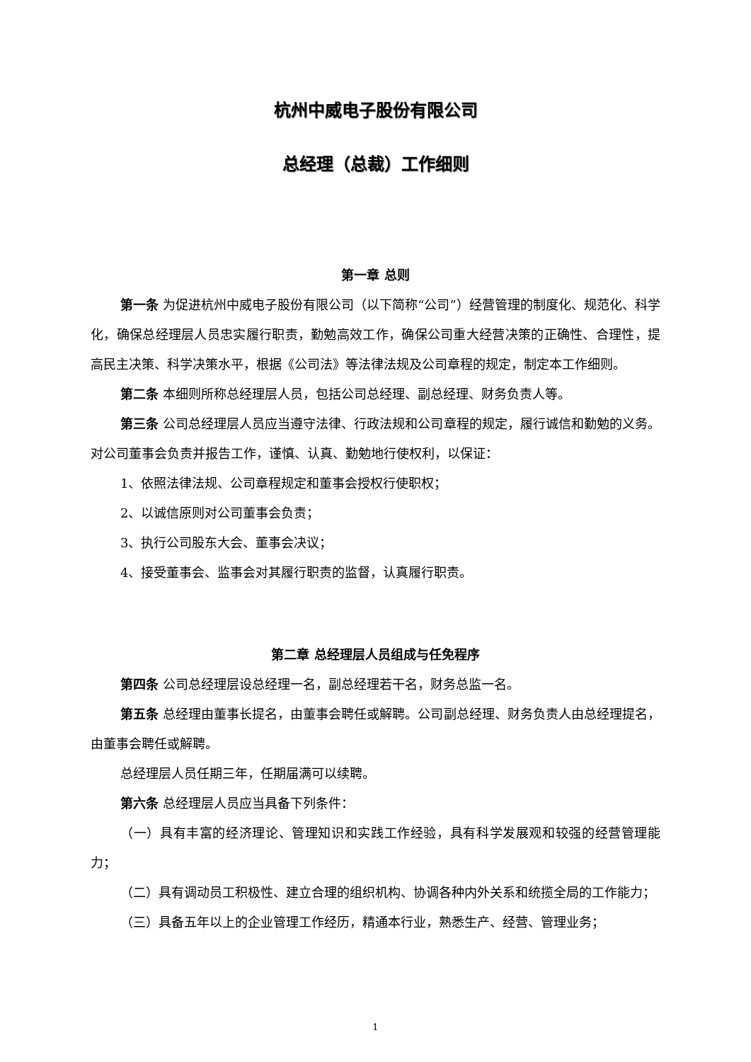杭州中威电子股份有限公司
总经理（总裁）工作细则
第一章 总则
第一条 为促进杭州中威电子股份有限公司（以下简称“公司”）经营管理的制度化、规范化、科学化，确保总经理层人员忠实履行职责，勤勉高效工作，确保公司重大经营决策的正确性、合理性，提高民主决策、科学决策水平，根据《公司法》等法律法规及公司章程的规定，制定本工作细则。
第二条 本细则所称总经理层人员，包括公司总经理、副总经理、财务负责人等。
第三条 公司总经理层人员应当遵守法律、行政法规和公司章程的规定，履行诚信和勤勉的义务。对公司董事会负责并报告工作，谨慎、认真、勤勉地行使权利，以保证：
1、依照法律法规、公司章程规定和董事会授权行使职权；
2、以诚信原则对公司董事会负责；
3、执行公司股东大会、董事会决议；
4、接受董事会、监事会对其履行职责的监督，认真履行职责。
第二章 总经理层人员组成与任免程序
第四条 公司总经理层设总经理一名，副总经理若干名，财务总监一名。
第五条 总经理由董事长提名，由董事会聘任或解聘。公司副总经理、财务负责人由总经理提名，由董事会聘任或解聘。
总经理层人员任期三年，任期届满可以续聘。
第六条 总经理层人员应当具备下列条件：
（一）具有丰富的经济理论、管理知识和实践工作经验，具有科学发展观和较强的经营管理能力；
（二）具有调动员工积极性、建立合理的组织机构、协调各种内外关系和统揽全局的工作能力；
（三）具备五年以上的企业管理工作经历，精通本行业，熟悉生产、经营、管理业务；
1